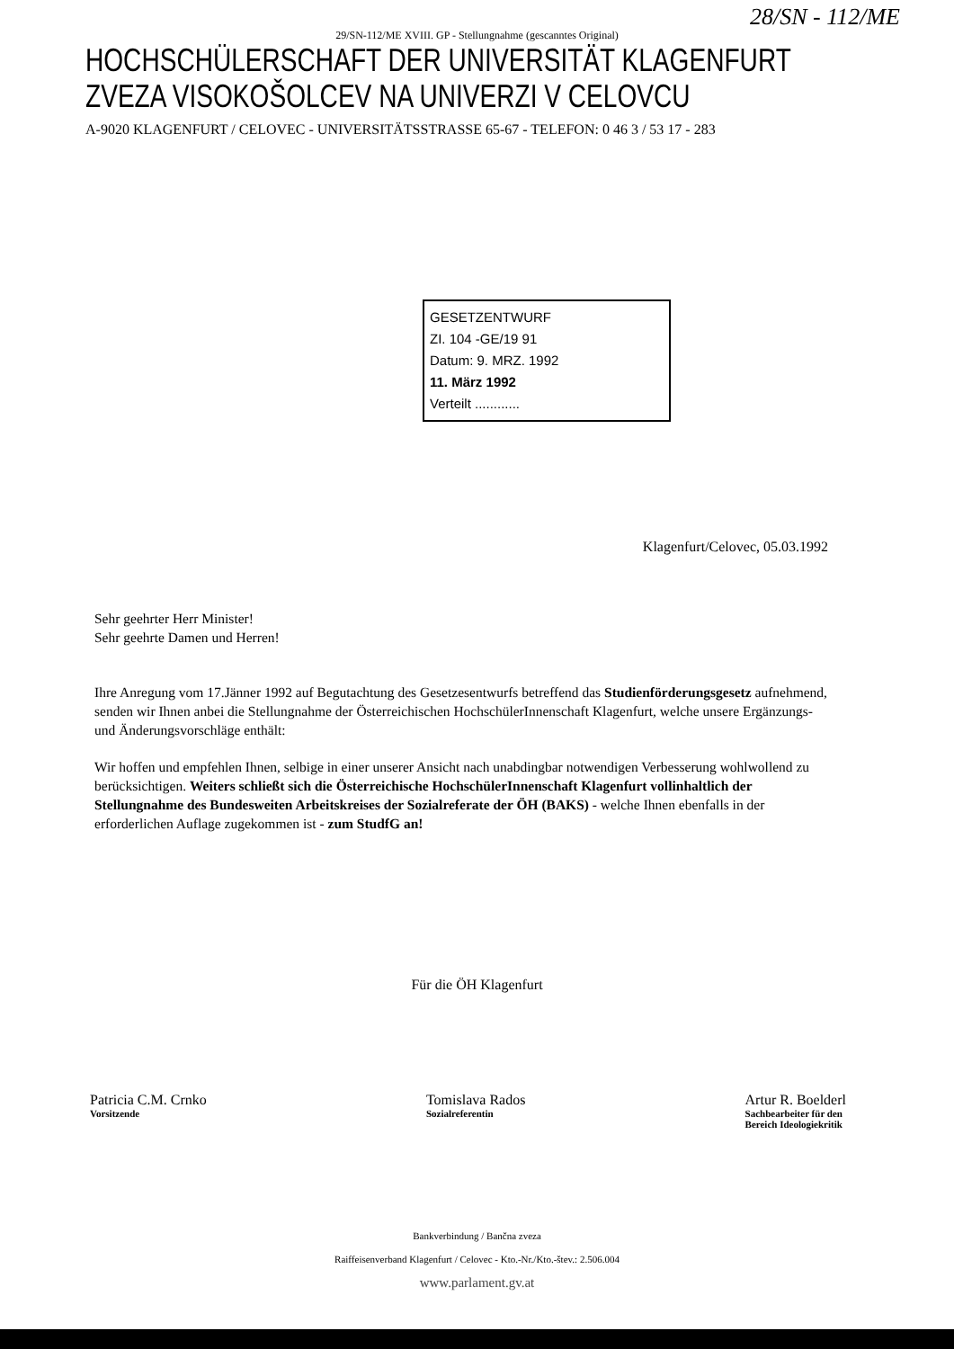28/SN - 112/ME
29/SN-112/ME XVIII. GP - Stellungnahme (gescanntes Original)
HOCHSCHÜLERSCHAFT DER UNIVERSITÄT KLAGENFURT
ZVEZA VISOKOŠOLCEV NA UNIVERZI V CELOVCU
A-9020 KLAGENFURT / CELOVEC - UNIVERSITÄTSSTRASSE 65-67 - TELEFON: 0 46 3 / 53 17 - 283
GESETZENTWURF
ZI. 104 -GE/19 91
Datum: 9. MRZ. 1992
11. März 1992
Verteilt ............
Klagenfurt/Celovec, 05.03.1992
Sehr geehrter Herr Minister!
Sehr geehrte Damen und Herren!
Ihre Anregung vom 17.Jänner 1992 auf Begutachtung des Gesetzesentwurfs betreffend das Studienförderungsgesetz aufnehmend, senden wir Ihnen anbei die Stellungnahme der Österreichischen HochschülerInnenschaft Klagenfurt, welche unsere Ergänzungs- und Änderungsvorschläge enthält:
Wir hoffen und empfehlen Ihnen, selbige in einer unserer Ansicht nach unabdingbar notwendigen Verbesserung wohlwollend zu berücksichtigen. Weiters schließt sich die Österreichische HochschülerInnenschaft Klagenfurt vollinhaltlich der Stellungnahme des Bundesweiten Arbeitskreises der Sozialreferate der ÖH (BAKS) - welche Ihnen ebenfalls in der erforderlichen Auflage zugekommen ist - zum StudfG an!
Für die ÖH Klagenfurt
Patricia C.M. Crnko
Vorsitzende
Tomislava Rados
Sozialreferentin
Artur R. Boelderl
Sachbearbeiter für den
Bereich Ideologiekritik
Bankverbindung / Bančna zveza
Raiffeisenverband Klagenfurt / Celovec - Kto.-Nr./Kto.-štev.: 2.506.004
www.parlament.gv.at